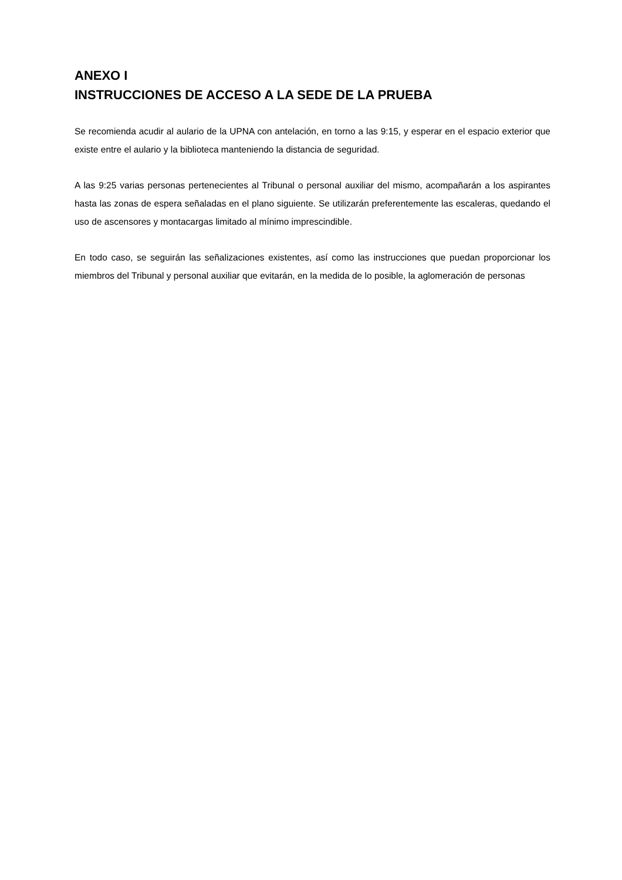ANEXO I
INSTRUCCIONES DE ACCESO A LA SEDE DE LA PRUEBA
Se recomienda acudir al aulario de la UPNA con antelación, en torno a las 9:15, y esperar en el espacio exterior que existe entre el aulario y la biblioteca manteniendo la distancia de seguridad.
A las 9:25 varias personas pertenecientes al Tribunal o personal auxiliar del mismo, acompañarán a los aspirantes hasta las zonas de espera señaladas en el plano siguiente. Se utilizarán preferentemente las escaleras, quedando el uso de ascensores y montacargas limitado al mínimo imprescindible.
En todo caso, se seguirán las señalizaciones existentes, así como las instrucciones que puedan proporcionar los miembros del Tribunal y personal auxiliar que evitarán, en la medida de lo posible, la aglomeración de personas